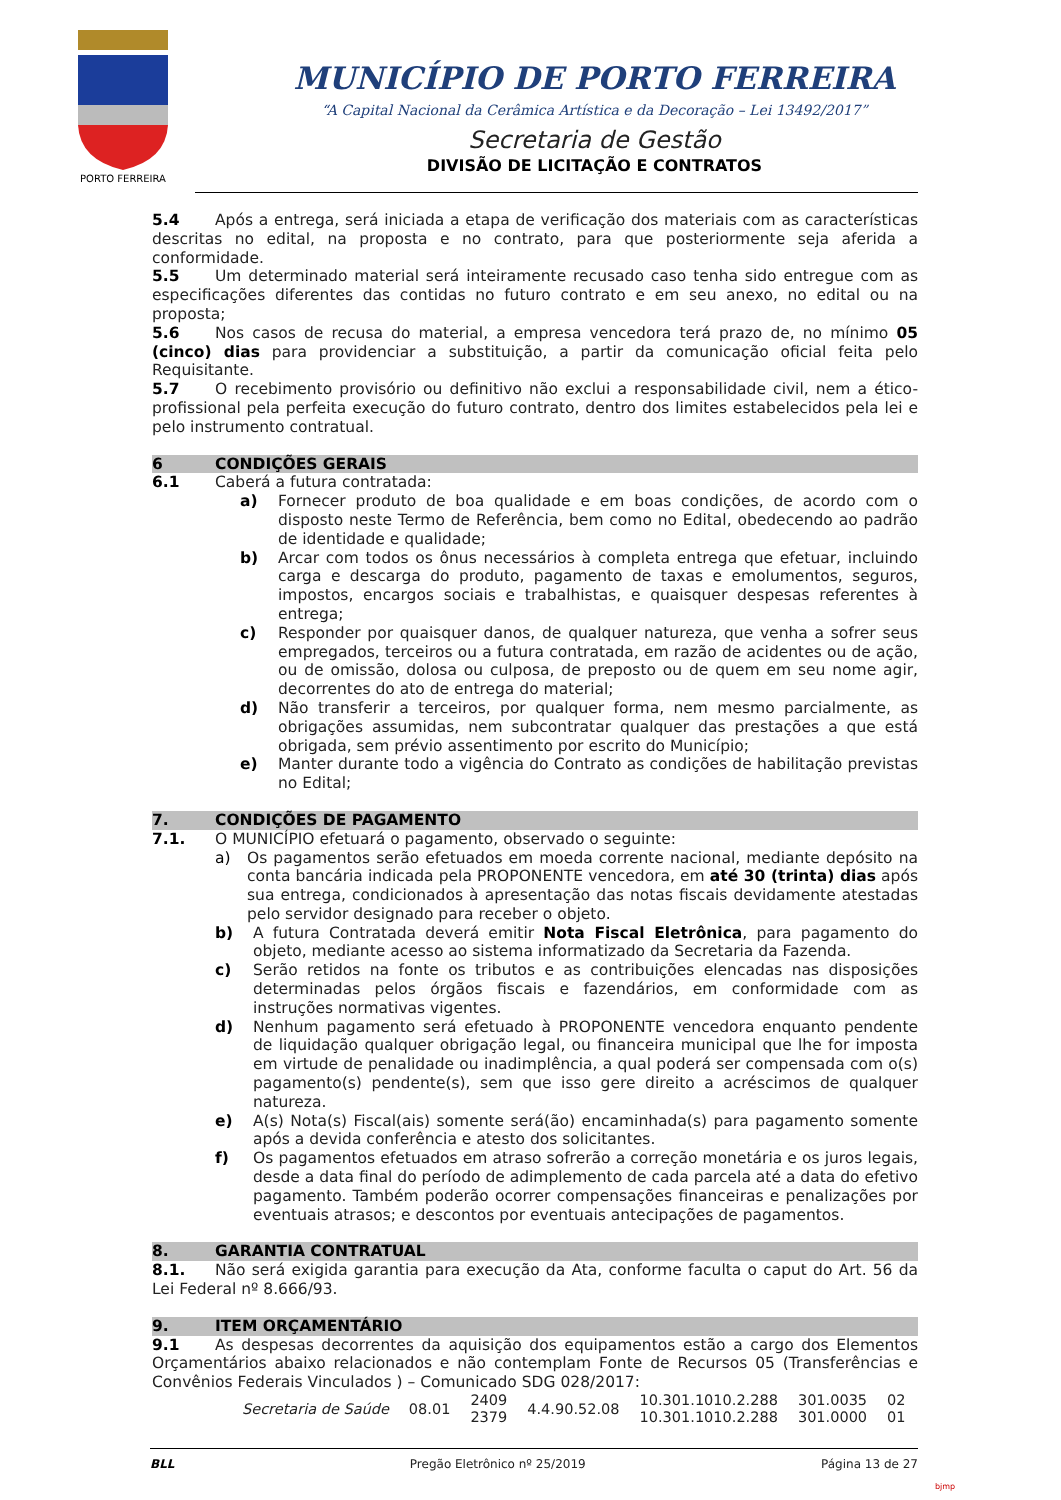PORTO FERREIRA
MUNICÍPIO DE PORTO FERREIRA
“A Capital Nacional da Cerâmica Artística e da Decoração – Lei 13492/2017”
Secretaria de Gestão
DIVISÃO DE LICITAÇÃO E CONTRATOS
5.4 Após a entrega, será iniciada a etapa de verificação dos materiais com as características descritas no edital, na proposta e no contrato, para que posteriormente seja aferida a conformidade.
5.5 Um determinado material será inteiramente recusado caso tenha sido entregue com as especificações diferentes das contidas no futuro contrato e em seu anexo, no edital ou na proposta;
5.6 Nos casos de recusa do material, a empresa vencedora terá prazo de, no mínimo 05 (cinco) dias para providenciar a substituição, a partir da comunicação oficial feita pelo Requisitante.
5.7 O recebimento provisório ou definitivo não exclui a responsabilidade civil, nem a ético-profissional pela perfeita execução do futuro contrato, dentro dos limites estabelecidos pela lei e pelo instrumento contratual.
6 CONDIÇÕES GERAIS
6.1 Caberá a futura contratada:
a) Fornecer produto de boa qualidade e em boas condições, de acordo com o disposto neste Termo de Referência, bem como no Edital, obedecendo ao padrão de identidade e qualidade;
b) Arcar com todos os ônus necessários à completa entrega que efetuar, incluindo carga e descarga do produto, pagamento de taxas e emolumentos, seguros, impostos, encargos sociais e trabalhistas, e quaisquer despesas referentes à entrega;
c) Responder por quaisquer danos, de qualquer natureza, que venha a sofrer seus empregados, terceiros ou a futura contratada, em razão de acidentes ou de ação, ou de omissão, dolosa ou culposa, de preposto ou de quem em seu nome agir, decorrentes do ato de entrega do material;
d) Não transferir a terceiros, por qualquer forma, nem mesmo parcialmente, as obrigações assumidas, nem subcontratar qualquer das prestações a que está obrigada, sem prévio assentimento por escrito do Município;
e) Manter durante todo a vigência do Contrato as condições de habilitação previstas no Edital;
7. CONDIÇÕES DE PAGAMENTO
7.1. O MUNICÍPIO efetuará o pagamento, observado o seguinte:
a) Os pagamentos serão efetuados em moeda corrente nacional, mediante depósito na conta bancária indicada pela PROPONENTE vencedora, em até 30 (trinta) dias após sua entrega, condicionados à apresentação das notas fiscais devidamente atestadas pelo servidor designado para receber o objeto.
b) A futura Contratada deverá emitir Nota Fiscal Eletrônica, para pagamento do objeto, mediante acesso ao sistema informatizado da Secretaria da Fazenda.
c) Serão retidos na fonte os tributos e as contribuições elencadas nas disposições determinadas pelos órgãos fiscais e fazendários, em conformidade com as instruções normativas vigentes.
d) Nenhum pagamento será efetuado à PROPONENTE vencedora enquanto pendente de liquidação qualquer obrigação legal, ou financeira municipal que lhe for imposta em virtude de penalidade ou inadimplência, a qual poderá ser compensada com o(s) pagamento(s) pendente(s), sem que isso gere direito a acréscimos de qualquer natureza.
e) A(s) Nota(s) Fiscal(ais) somente será(ão) encaminhada(s) para pagamento somente após a devida conferência e atesto dos solicitantes.
f) Os pagamentos efetuados em atraso sofrerão a correção monetária e os juros legais, desde a data final do período de adimplemento de cada parcela até a data do efetivo pagamento. Também poderão ocorrer compensações financeiras e penalizações por eventuais atrasos; e descontos por eventuais antecipações de pagamentos.
8. GARANTIA CONTRATUAL
8.1. Não será exigida garantia para execução da Ata, conforme faculta o caput do Art. 56 da Lei Federal nº 8.666/93.
9. ITEM ORÇAMENTÁRIO
9.1 As despesas decorrentes da aquisição dos equipamentos estão a cargo dos Elementos Orçamentários abaixo relacionados e não contemplam Fonte de Recursos 05 (Transferências e Convênios Federais Vinculados ) – Comunicado SDG 028/2017:
| Secretaria de Saúde | 08.01 | 2409 2379 | 4.4.90.52.08 | 10.301.1010.2.288 10.301.1010.2.288 | 301.0035 301.0000 | 02 01 |
BLL Pregão Eletrônico nº 25/2019 Página 13 de 27
bjmp